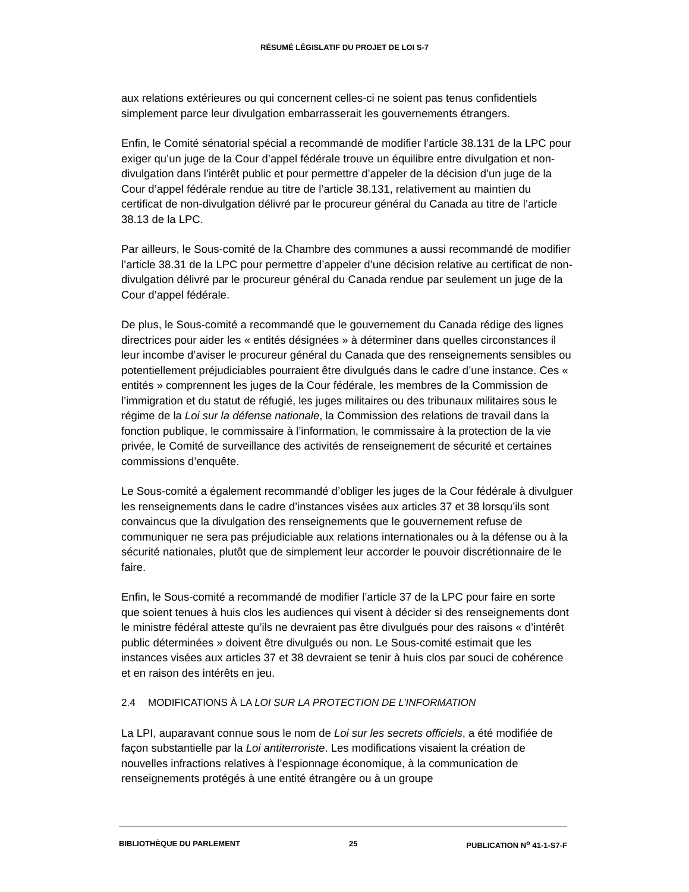RÉSUMÉ LÉGISLATIF DU PROJET DE LOI S-7
aux relations extérieures ou qui concernent celles-ci ne soient pas tenus confidentiels simplement parce leur divulgation embarrasserait les gouvernements étrangers.
Enfin, le Comité sénatorial spécial a recommandé de modifier l’article 38.131 de la LPC pour exiger qu’un juge de la Cour d’appel fédérale trouve un équilibre entre divulgation et non-divulgation dans l’intérêt public et pour permettre d’appeler de la décision d’un juge de la Cour d’appel fédérale rendue au titre de l’article 38.131, relativement au maintien du certificat de non-divulgation délivré par le procureur général du Canada au titre de l’article 38.13 de la LPC.
Par ailleurs, le Sous-comité de la Chambre des communes a aussi recommandé de modifier l’article 38.31 de la LPC pour permettre d’appeler d’une décision relative au certificat de non-divulgation délivré par le procureur général du Canada rendue par seulement un juge de la Cour d’appel fédérale.
De plus, le Sous-comité a recommandé que le gouvernement du Canada rédige des lignes directrices pour aider les « entités désignées » à déterminer dans quelles circonstances il leur incombe d’aviser le procureur général du Canada que des renseignements sensibles ou potentiellement préjudiciables pourraient être divulgués dans le cadre d’une instance. Ces « entités » comprennent les juges de la Cour fédérale, les membres de la Commission de l’immigration et du statut de réfugié, les juges militaires ou des tribunaux militaires sous le régime de la Loi sur la défense nationale, la Commission des relations de travail dans la fonction publique, le commissaire à l’information, le commissaire à la protection de la vie privée, le Comité de surveillance des activités de renseignement de sécurité et certaines commissions d’enquête.
Le Sous-comité a également recommandé d’obliger les juges de la Cour fédérale à divulguer les renseignements dans le cadre d’instances visées aux articles 37 et 38 lorsqu’ils sont convaincus que la divulgation des renseignements que le gouvernement refuse de communiquer ne sera pas préjudiciable aux relations internationales ou à la défense ou à la sécurité nationales, plutôt que de simplement leur accorder le pouvoir discrétionnaire de le faire.
Enfin, le Sous-comité a recommandé de modifier l’article 37 de la LPC pour faire en sorte que soient tenues à huis clos les audiences qui visent à décider si des renseignements dont le ministre fédéral atteste qu’ils ne devraient pas être divulgués pour des raisons « d’intérêt public déterminées » doivent être divulgués ou non. Le Sous-comité estimait que les instances visées aux articles 37 et 38 devraient se tenir à huis clos par souci de cohérence et en raison des intérêts en jeu.
2.4 MODIFICATIONS À LA LOI SUR LA PROTECTION DE L’INFORMATION
La LPI, auparavant connue sous le nom de Loi sur les secrets officiels, a été modifiée de façon substantielle par la Loi antiterroriste. Les modifications visaient la création de nouvelles infractions relatives à l’espionnage économique, à la communication de renseignements protégés à une entité étrangère ou à un groupe
BIBLIOTHÈQUE DU PARLEMENT 25 PUBLICATION N<sup>o</sup> 41-1-S7-F